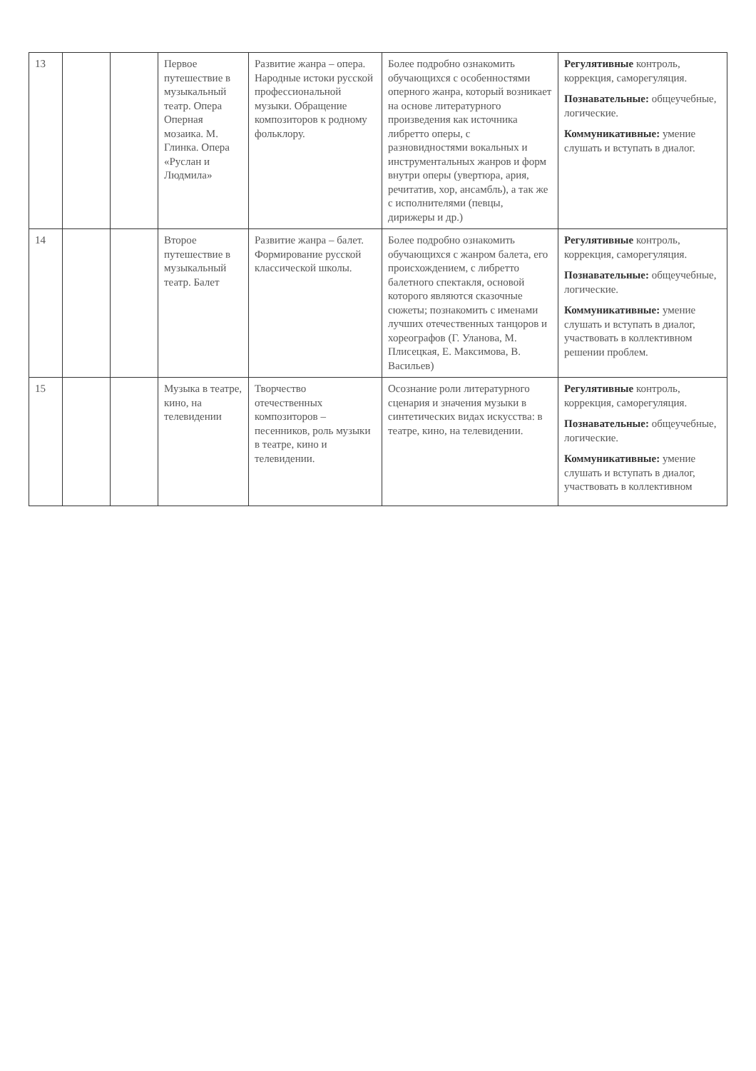| 13 | | | Первое путешествие в музыкальный театр. Опера Оперная мозаика. М. Глинка. Опера «Руслан и Людмила» | Развитие жанра – опера. Народные истоки русской профессиональной музыки. Обращение композиторов к родному фольклору. | Более подробно ознакомить обучающихся с особенностями оперного жанра, который возникает на основе литературного произведения как источника либретто оперы, с разновидностями вокальных и инструментальных жанров и форм внутри оперы (увертюра, ария, речитатив, хор, ансамбль), а так же с исполнителями (певцы, дирижеры и др.) | Регулятивные контроль, коррекция, саморегуляция. Познавательные: общеучебные, логические. Коммуникативные: умение слушать и вступать в диалог. |
| 14 | | | Второе путешествие в музыкальный театр. Балет | Развитие жанра – балет. Формирование русской классической школы. | Более подробно ознакомить обучающихся с жанром балета, его происхождением, с либретто балетного спектакля, основой которого являются сказочные сюжеты; познакомить с именами лучших отечественных танцоров и хореографов (Г. Уланова, М. Плисецкая, Е. Максимова, В. Васильев) | Регулятивные контроль, коррекция, саморегуляция. Познавательные: общеучебные, логические. Коммуникативные: умение слушать и вступать в диалог, участвовать в коллективном решении проблем. |
| 15 | | | Музыка в театре, кино, на телевидении | Творчество отечественных композиторов – песенников, роль музыки в театре, кино и телевидении. | Осознание роли литературного сценария и значения музыки в синтетических видах искусства: в театре, кино, на телевидении. | Регулятивные контроль, коррекция, саморегуляция. Познавательные: общеучебные, логические. Коммуникативные: умение слушать и вступать в диалог, участвовать в коллективном |